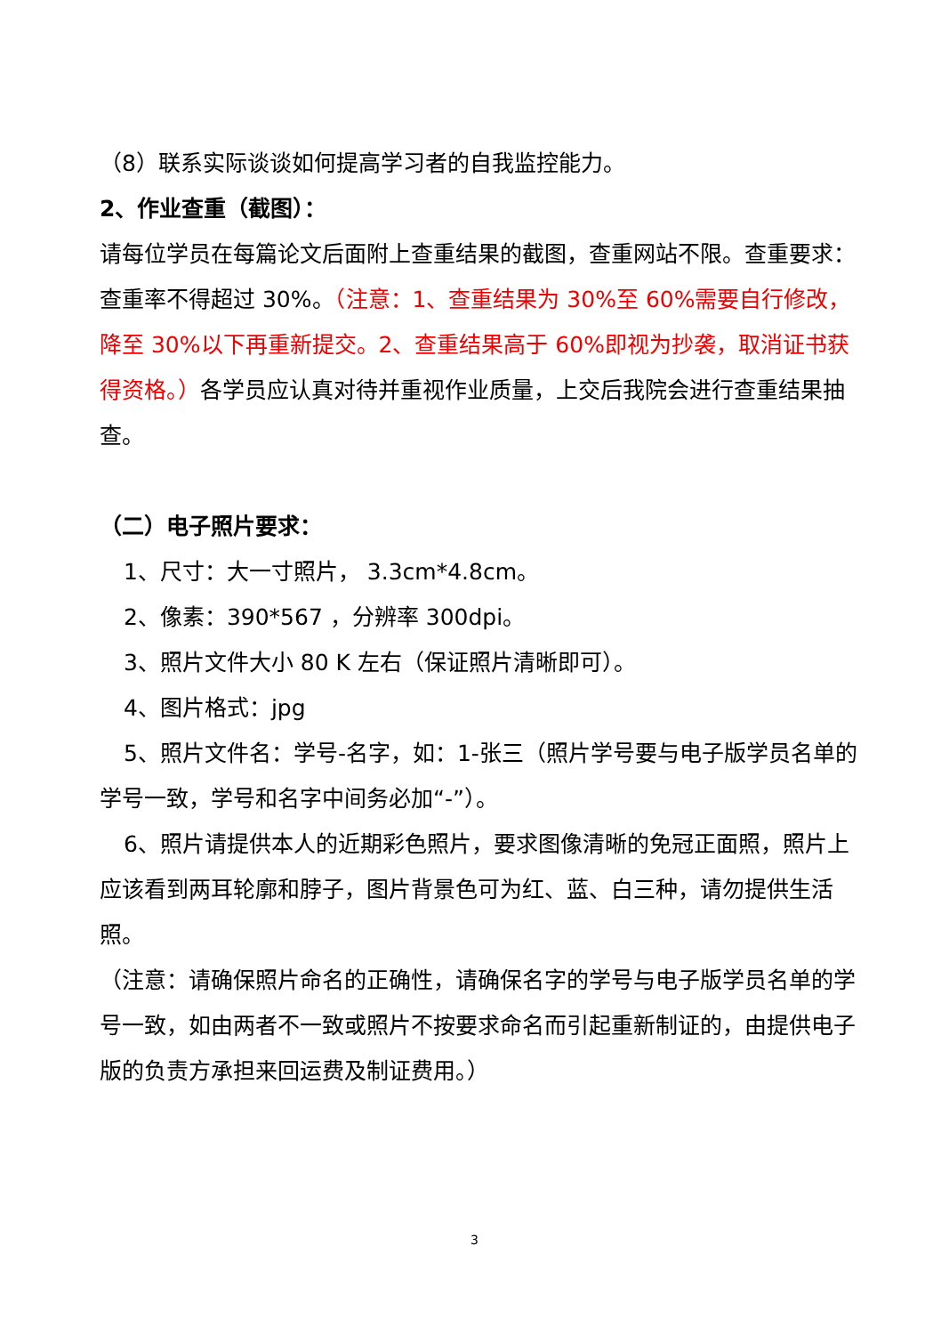（8）联系实际谈谈如何提高学习者的自我监控能力。
2、作业查重（截图）：
请每位学员在每篇论文后面附上查重结果的截图，查重网站不限。查重要求：查重率不得超过 30%。（注意：1、查重结果为 30%至 60%需要自行修改，降至 30%以下再重新提交。2、查重结果高于 60%即视为抄袭，取消证书获得资格。）各学员应认真对待并重视作业质量，上交后我院会进行查重结果抽查。
（二）电子照片要求：
1、尺寸：大一寸照片， 3.3cm*4.8cm。
2、像素：390*567 ，分辨率 300dpi。
3、照片文件大小 80 K 左右（保证照片清晰即可）。
4、图片格式：jpg
5、照片文件名：学号-名字，如：1-张三（照片学号要与电子版学员名单的学号一致，学号和名字中间务必加“-”）。
6、照片请提供本人的近期彩色照片，要求图像清晰的免冠正面照，照片上应该看到两耳轮廓和脖子，图片背景色可为红、蓝、白三种，请勿提供生活照。
（注意：请确保照片命名的正确性，请确保名字的学号与电子版学员名单的学号一致，如由两者不一致或照片不按要求命名而引起重新制证的，由提供电子版的负责方承担来回运费及制证费用。）
3